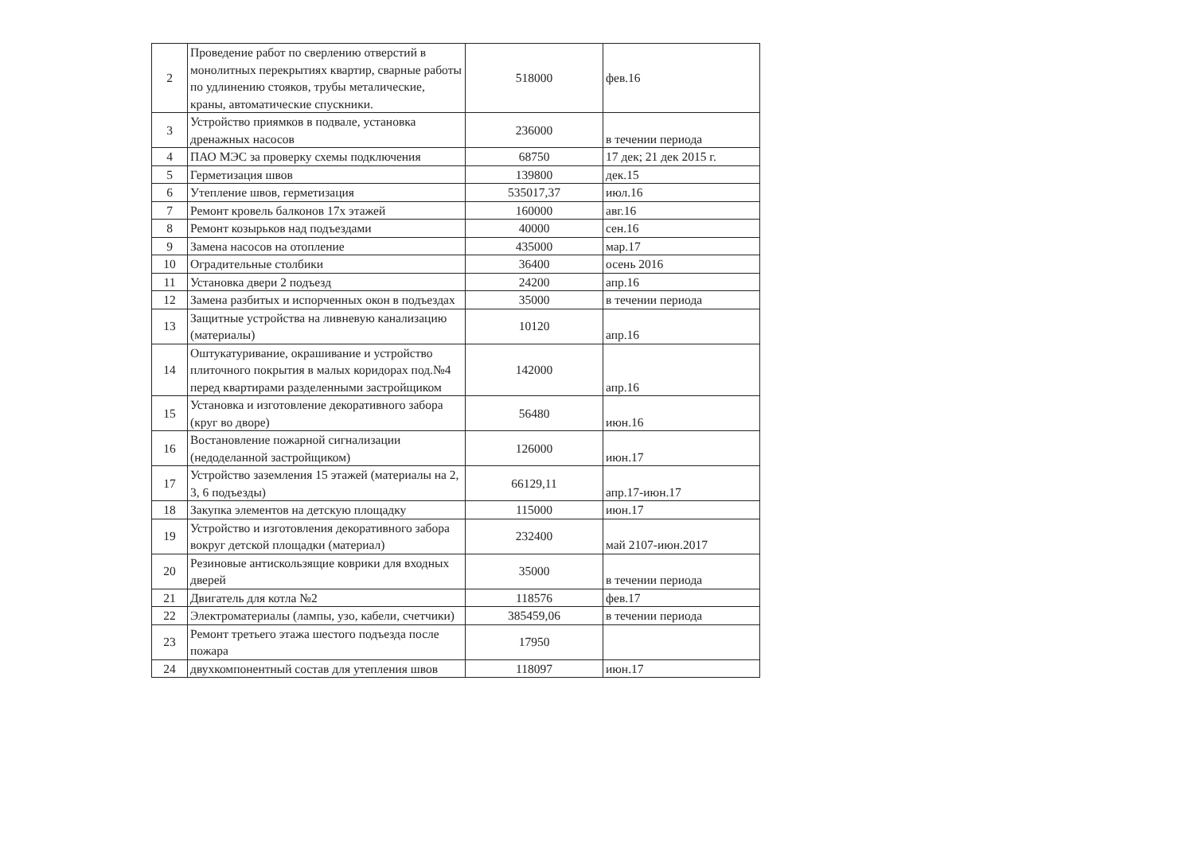| 2 | Проведение работ по сверлению отверстий в монолитных перекрытиях квартир, сварные работы по удлинению стояков, трубы металические, краны, автоматические спускники. | 518000 | фев.16 |
| 3 | Устройство приямков в подвале, установка дренажных насосов | 236000 | в течении периода |
| 4 | ПАО МЭС за проверку схемы подключения | 68750 | 17 дек; 21 дек 2015 г. |
| 5 | Герметизация швов | 139800 | дек.15 |
| 6 | Утепление швов, герметизация | 535017,37 | июл.16 |
| 7 | Ремонт кровель балконов 17х этажей | 160000 | авг.16 |
| 8 | Ремонт козырьков над подъездами | 40000 | сен.16 |
| 9 | Замена насосов на отопление | 435000 | мар.17 |
| 10 | Оградительные столбики | 36400 | осень 2016 |
| 11 | Установка двери 2 подъезд | 24200 | апр.16 |
| 12 | Замена разбитых и испорченных окон в подъездах | 35000 | в течении периода |
| 13 | Защитные устройства на ливневую канализацию (материалы) | 10120 | апр.16 |
| 14 | Оштукатуривание, окрашивание и устройство плиточного покрытия в малых коридорах под.№4 перед квартирами разделенными застройщиком | 142000 | апр.16 |
| 15 | Установка и изготовление декоративного забора (круг во дворе) | 56480 | июн.16 |
| 16 | Востановление пожарной сигнализации (недоделанной застройщиком) | 126000 | июн.17 |
| 17 | Устройство заземления 15 этажей (материалы на 2, 3, 6 подъезды) | 66129,11 | апр.17-июн.17 |
| 18 | Закупка элементов на детскую площадку | 115000 | июн.17 |
| 19 | Устройство и изготовления декоративного забора вокруг детской площадки (материал) | 232400 | май 2107-июн.2017 |
| 20 | Резиновые антискользящие коврики для входных дверей | 35000 | в течении периода |
| 21 | Двигатель для котла №2 | 118576 | фев.17 |
| 22 | Электроматериалы (лампы, узо, кабели, счетчики) | 385459,06 | в течении периода |
| 23 | Ремонт третьего этажа шестого подъезда после пожара | 17950 | |
| 24 | двухкомпонентный состав для утепления швов | 118097 | июн.17 |